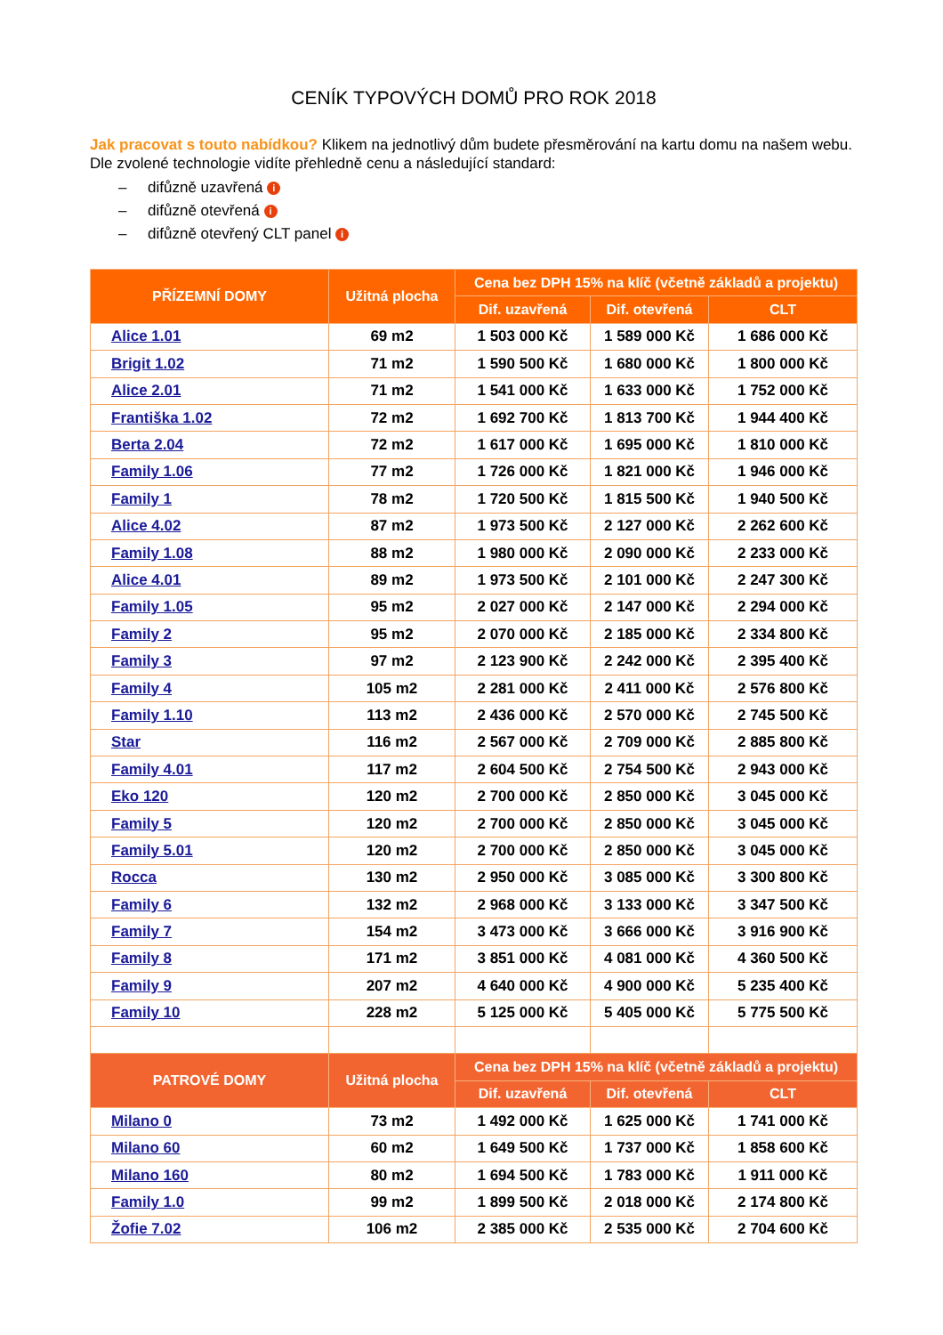CENÍK TYPOVÝCH DOMŮ PRO ROK 2018
Jak pracovat s touto nabídkou? Klikem na jednotlivý dům budete přesměrování na kartu domu na našem webu. Dle zvolené technologie vidíte přehledně cenu a následující standard:
– difůzně uzavřená i
– difůzně otevřená i
– difůzně otevřený CLT panel i
| PŘÍZEMNÍ DOMY | Užitná plocha | Cena bez DPH 15% na klíč (včetně základů a projektu) | | |
| --- | --- | --- | --- | --- |
| | | Dif. uzavřená | Dif. otevřená | CLT |
| Alice 1.01 | 69 m2 | 1 503 000 Kč | 1 589 000 Kč | 1 686 000 Kč |
| Brigit 1.02 | 71 m2 | 1 590 500 Kč | 1 680 000 Kč | 1 800 000 Kč |
| Alice 2.01 | 71 m2 | 1 541 000 Kč | 1 633 000 Kč | 1 752 000 Kč |
| Františka 1.02 | 72 m2 | 1 692 700 Kč | 1 813 700 Kč | 1 944 400 Kč |
| Berta 2.04 | 72 m2 | 1 617 000 Kč | 1 695 000 Kč | 1 810 000 Kč |
| Family 1.06 | 77 m2 | 1 726 000 Kč | 1 821 000 Kč | 1 946 000 Kč |
| Family 1 | 78 m2 | 1 720 500 Kč | 1 815 500 Kč | 1 940 500 Kč |
| Alice 4.02 | 87 m2 | 1 973 500 Kč | 2 127 000 Kč | 2 262 600 Kč |
| Family 1.08 | 88 m2 | 1 980 000 Kč | 2 090 000 Kč | 2 233 000 Kč |
| Alice 4.01 | 89 m2 | 1 973 500 Kč | 2 101 000 Kč | 2 247 300 Kč |
| Family 1.05 | 95 m2 | 2 027 000 Kč | 2 147 000 Kč | 2 294 000 Kč |
| Family 2 | 95 m2 | 2 070 000 Kč | 2 185 000 Kč | 2 334 800 Kč |
| Family 3 | 97 m2 | 2 123 900 Kč | 2 242 000 Kč | 2 395 400 Kč |
| Family 4 | 105 m2 | 2 281 000 Kč | 2 411 000 Kč | 2 576 800 Kč |
| Family 1.10 | 113 m2 | 2 436 000 Kč | 2 570 000 Kč | 2 745 500 Kč |
| Star | 116 m2 | 2 567 000 Kč | 2 709 000 Kč | 2 885 800 Kč |
| Family 4.01 | 117 m2 | 2 604 500 Kč | 2 754 500 Kč | 2 943 000 Kč |
| Eko 120 | 120 m2 | 2 700 000 Kč | 2 850 000 Kč | 3 045 000 Kč |
| Family 5 | 120 m2 | 2 700 000 Kč | 2 850 000 Kč | 3 045 000 Kč |
| Family 5.01 | 120 m2 | 2 700 000 Kč | 2 850 000 Kč | 3 045 000 Kč |
| Rocca | 130 m2 | 2 950 000 Kč | 3 085 000 Kč | 3 300 800 Kč |
| Family 6 | 132 m2 | 2 968 000 Kč | 3 133 000 Kč | 3 347 500 Kč |
| Family 7 | 154 m2 | 3 473 000 Kč | 3 666 000 Kč | 3 916 900 Kč |
| Family 8 | 171 m2 | 3 851 000 Kč | 4 081 000 Kč | 4 360 500 Kč |
| Family 9 | 207 m2 | 4 640 000 Kč | 4 900 000 Kč | 5 235 400 Kč |
| Family 10 | 228 m2 | 5 125 000 Kč | 5 405 000 Kč | 5 775 500 Kč |
| PATROVÉ DOMY | Užitná plocha | Cena bez DPH 15% na klíč (včetně základů a projektu) | | |
| | | Dif. uzavřená | Dif. otevřená | CLT |
| Milano 0 | 73 m2 | 1 492 000 Kč | 1 625 000 Kč | 1 741 000 Kč |
| Milano 60 | 60 m2 | 1 649 500 Kč | 1 737 000 Kč | 1 858 600 Kč |
| Milano 160 | 80 m2 | 1 694 500 Kč | 1 783 000 Kč | 1 911 000 Kč |
| Family 1.0 | 99 m2 | 1 899 500 Kč | 2 018 000 Kč | 2 174 800 Kč |
| Žofie 7.02 | 106 m2 | 2 385 000 Kč | 2 535 000 Kč | 2 704 600 Kč |